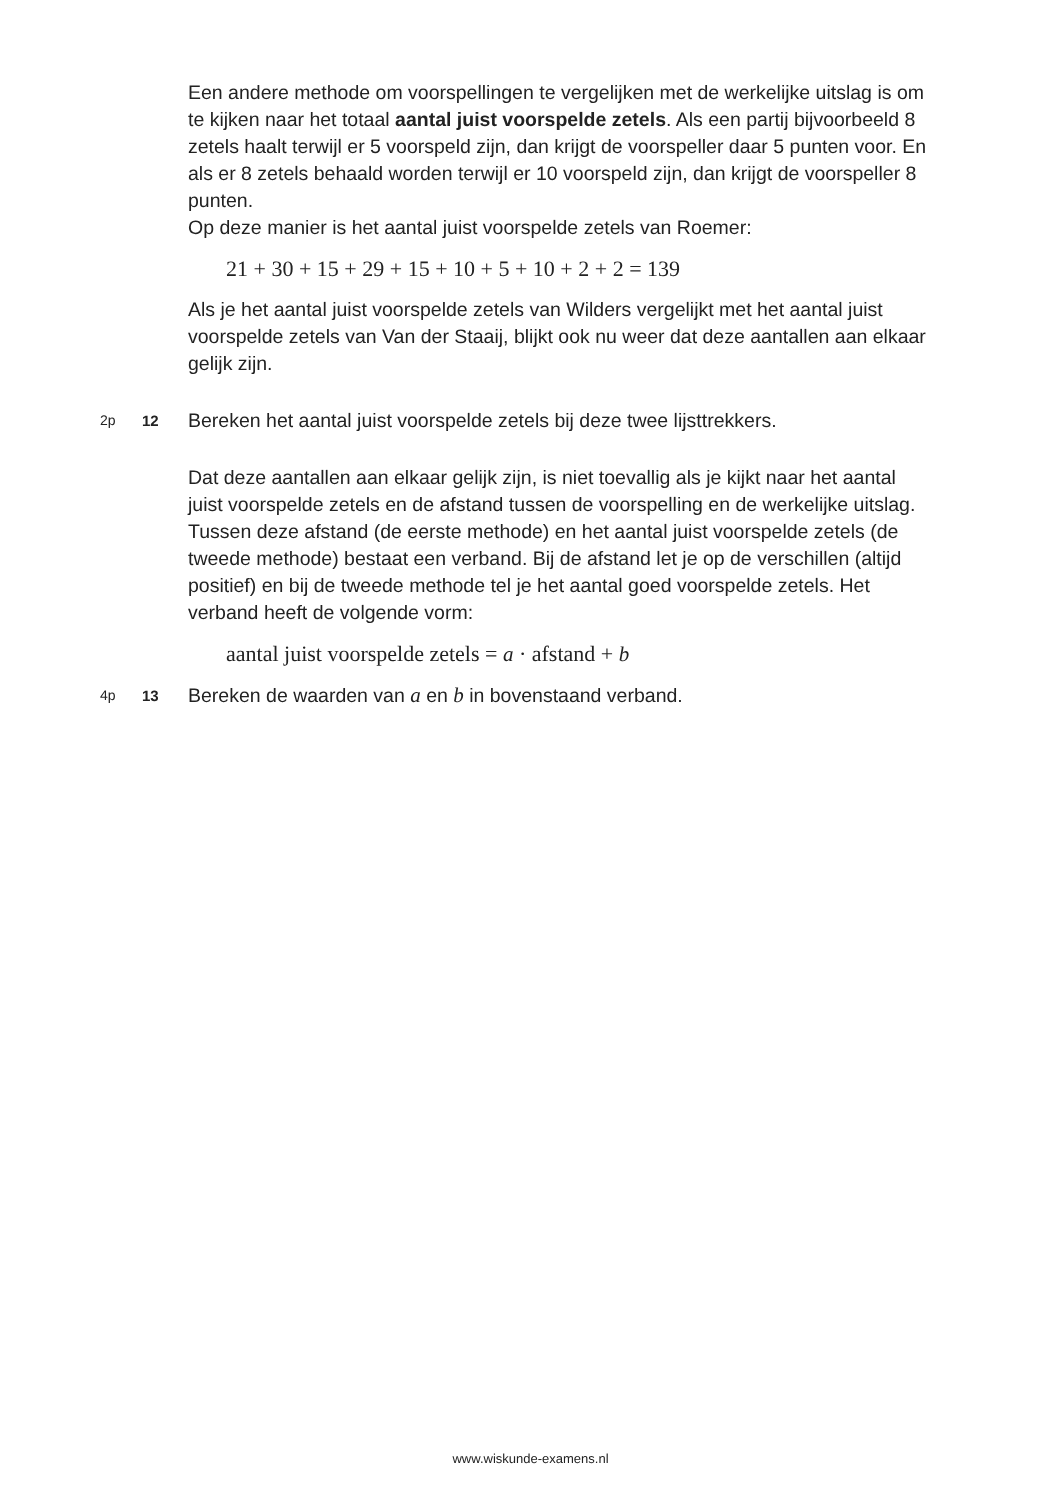Een andere methode om voorspellingen te vergelijken met de werkelijke uitslag is om te kijken naar het totaal aantal juist voorspelde zetels. Als een partij bijvoorbeeld 8 zetels haalt terwijl er 5 voorspeld zijn, dan krijgt de voorspeller daar 5 punten voor. En als er 8 zetels behaald worden terwijl er 10 voorspeld zijn, dan krijgt de voorspeller 8 punten.
Op deze manier is het aantal juist voorspelde zetels van Roemer:
21 + 30 + 15 + 29 + 15 + 10 + 5 + 10 + 2 + 2 = 139
Als je het aantal juist voorspelde zetels van Wilders vergelijkt met het aantal juist voorspelde zetels van Van der Staaij, blijkt ook nu weer dat deze aantallen aan elkaar gelijk zijn.
2p 12 Bereken het aantal juist voorspelde zetels bij deze twee lijsttrekkers.
Dat deze aantallen aan elkaar gelijk zijn, is niet toevallig als je kijkt naar het aantal juist voorspelde zetels en de afstand tussen de voorspelling en de werkelijke uitslag. Tussen deze afstand (de eerste methode) en het aantal juist voorspelde zetels (de tweede methode) bestaat een verband. Bij de afstand let je op de verschillen (altijd positief) en bij de tweede methode tel je het aantal goed voorspelde zetels. Het verband heeft de volgende vorm:
aantal juist voorspelde zetels = a · afstand + b
4p 13 Bereken de waarden van a en b in bovenstaand verband.
www.wiskunde-examens.nl